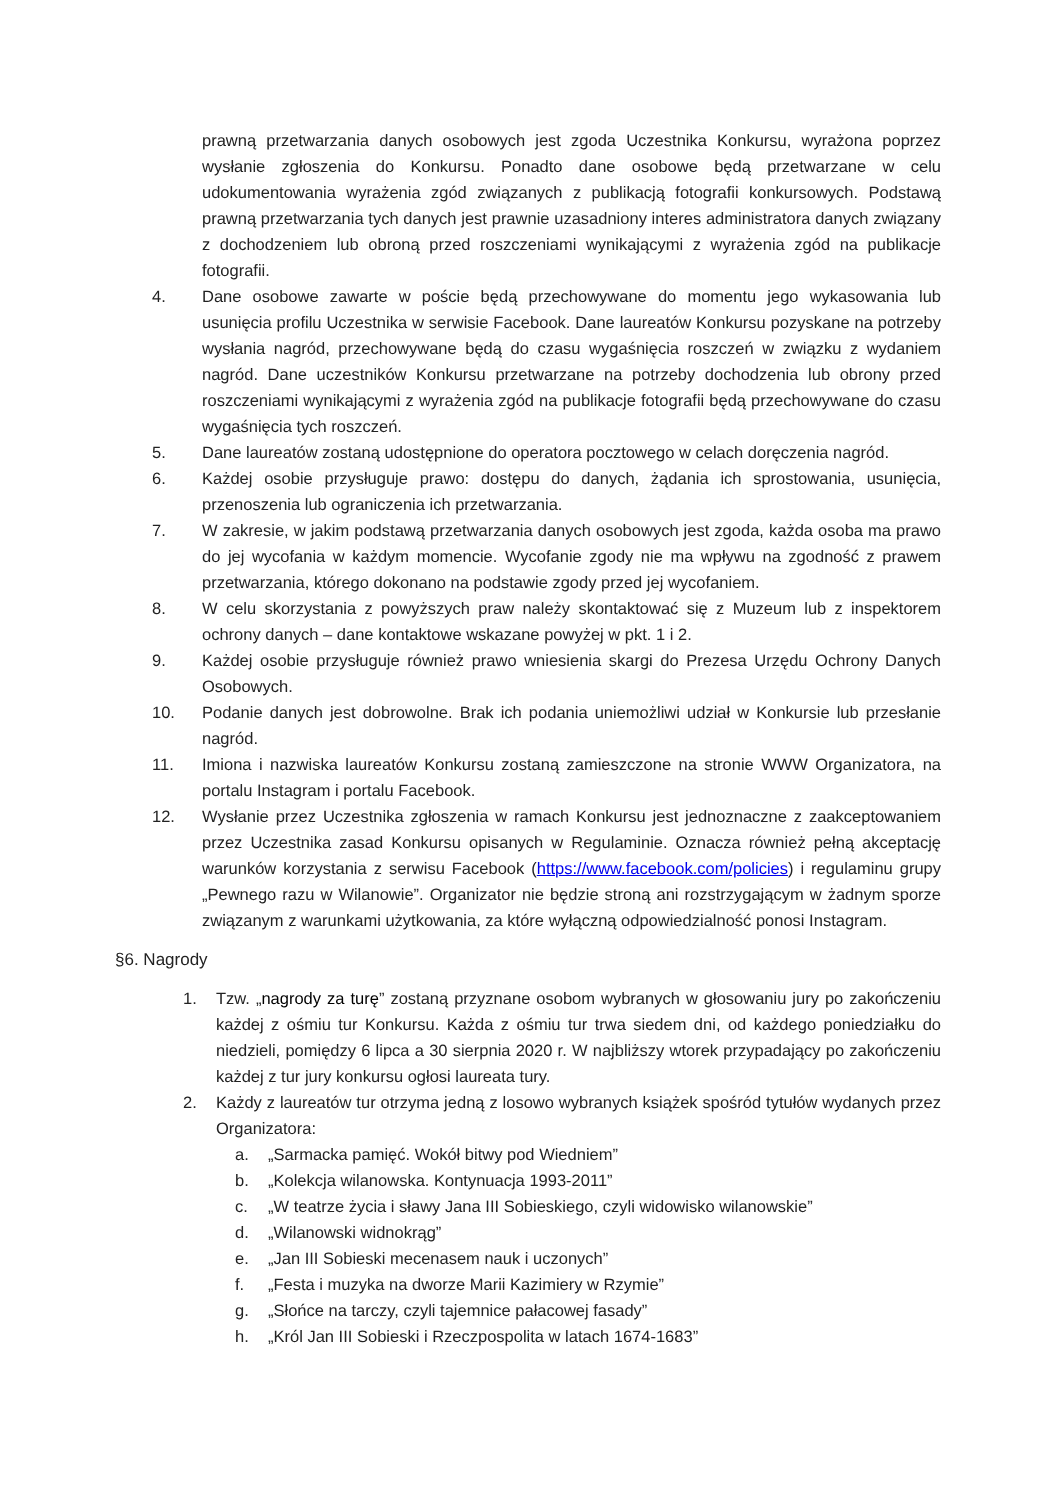prawną przetwarzania danych osobowych jest zgoda Uczestnika Konkursu, wyrażona poprzez wysłanie zgłoszenia do Konkursu. Ponadto dane osobowe będą przetwarzane w celu udokumentowania wyrażenia zgód związanych z publikacją fotografii konkursowych. Podstawą prawną przetwarzania tych danych jest prawnie uzasadniony interes administratora danych związany z dochodzeniem lub obroną przed roszczeniami wynikającymi z wyrażenia zgód na publikacje fotografii.
4. Dane osobowe zawarte w poście będą przechowywane do momentu jego wykasowania lub usunięcia profilu Uczestnika w serwisie Facebook. Dane laureatów Konkursu pozyskane na potrzeby wysłania nagród, przechowywane będą do czasu wygaśnięcia roszczeń w związku z wydaniem nagród. Dane uczestników Konkursu przetwarzane na potrzeby dochodzenia lub obrony przed roszczeniami wynikającymi z wyrażenia zgód na publikacje fotografii będą przechowywane do czasu wygaśnięcia tych roszczeń.
5. Dane laureatów zostaną udostępnione do operatora pocztowego w celach doręczenia nagród.
6. Każdej osobie przysługuje prawo: dostępu do danych, żądania ich sprostowania, usunięcia, przenoszenia lub ograniczenia ich przetwarzania.
7. W zakresie, w jakim podstawą przetwarzania danych osobowych jest zgoda, każda osoba ma prawo do jej wycofania w każdym momencie. Wycofanie zgody nie ma wpływu na zgodność z prawem przetwarzania, którego dokonano na podstawie zgody przed jej wycofaniem.
8. W celu skorzystania z powyższych praw należy skontaktować się z Muzeum lub z inspektorem ochrony danych – dane kontaktowe wskazane powyżej w pkt. 1 i 2.
9. Każdej osobie przysługuje również prawo wniesienia skargi do Prezesa Urzędu Ochrony Danych Osobowych.
10. Podanie danych jest dobrowolne. Brak ich podania uniemożliwi udział w Konkursie lub przesłanie nagród.
11. Imiona i nazwiska laureatów Konkursu zostaną zamieszczone na stronie WWW Organizatora, na portalu Instagram i portalu Facebook.
12. Wysłanie przez Uczestnika zgłoszenia w ramach Konkursu jest jednoznaczne z zaakceptowaniem przez Uczestnika zasad Konkursu opisanych w Regulaminie. Oznacza również pełną akceptację warunków korzystania z serwisu Facebook (https://www.facebook.com/policies) i regulaminu grupy „Pewnego razu w Wilanowie”. Organizator nie będzie stroną ani rozstrzygającym w żadnym sporze związanym z warunkami użytkowania, za które wyłączną odpowiedzialność ponosi Instagram.
§6. Nagrody
1. Tzw. „nagrody za turę” zostaną przyznane osobom wybranych w głosowaniu jury po zakończeniu każdej z ośmiu tur Konkursu. Każda z ośmiu tur trwa siedem dni, od każdego poniedziałku do niedzieli, pomiędzy 6 lipca a 30 sierpnia 2020 r. W najbliższy wtorek przypadający po zakończeniu każdej z tur jury konkursu ogłosi laureata tury.
2. Każdy z laureatów tur otrzyma jedną z losowo wybranych książek spośród tytułów wydanych przez Organizatora:
a. „Sarmacka pamięć. Wokół bitwy pod Wiedniem”
b. „Kolekcja wilanowska. Kontynuacja 1993-2011”
c. „W teatrze życia i sławy Jana III Sobieskiego, czyli widowisko wilanowskie”
d. „Wilanowski widnokrąg”
e. „Jan III Sobieski mecenasem nauk i uczonych”
f. „Festa i muzyka na dworze Marii Kazimiery w Rzymie”
g. „Słońce na tarczy, czyli tajemnice pałacowej fasady”
h. „Król Jan III Sobieski i Rzeczpospolita w latach 1674-1683”